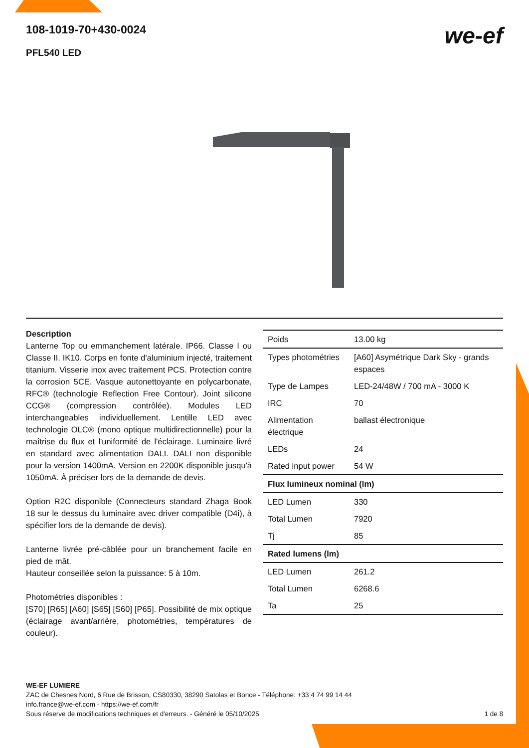we-ef
108-1019-70+430-0024
PFL540 LED
Description
Lanterne Top ou emmanchement latérale. IP66. Classe I ou Classe II. IK10. Corps en fonte d'aluminium injecté, traitement titanium. Visserie inox avec traitement PCS. Protection contre la corrosion 5CE. Vasque autonettoyante en polycarbonate, RFC® (technologie Reflection Free Contour). Joint silicone CCG® (compression contrôlée). Modules LED interchangeables individuellement. Lentille LED avec technologie OLC® (mono optique multidirectionnelle) pour la maîtrise du flux et l'uniformité de l'éclairage. Luminaire livré en standard avec alimentation DALI. DALI non disponible pour la version 1400mA. Version en 2200K disponible jusqu'à 1050mA. À préciser lors de la demande de devis.
Option R2C disponible (Connecteurs standard Zhaga Book 18 sur le dessus du luminaire avec driver compatible (D4i), à spécifier lors de la demande de devis).
Lanterne livrée pré-câblée pour un branchement facile en pied de mât.
Hauteur conseillée selon la puissance: 5 à 10m.
Photométries disponibles :
[S70] [R65] [A60] [S65] [S60] [P65]. Possibilité de mix optique (éclairage avant/arrière, photométries, températures de couleur).
| Poids | 13.00 kg |
| Types photométries | [A60] Asymétrique Dark Sky - grands espaces |
| Type de Lampes | LED-24/48W / 700 mA - 3000 K |
| IRC | 70 |
| Alimentation électrique | ballast électronique |
| LEDs | 24 |
| Rated input power | 54 W |
| Flux lumineux nominal (lm) | |
| LED Lumen | 330 |
| Total Lumen | 7920 |
| Tj | 85 |
| Rated lumens (lm) | |
| LED Lumen | 261.2 |
| Total Lumen | 6268.6 |
| Ta | 25 |
WE-EF LUMIERE
ZAC de Chesnes Nord, 6 Rue de Brisson, CS80330, 38290 Satolas et Bonce - Téléphone: +33 4 74 99 14 44
info.france@we-ef.com - https://we-ef.com/fr
Sous réserve de modifications techniques et d'erreurs. - Généré le 05/10/2025 1 de 8